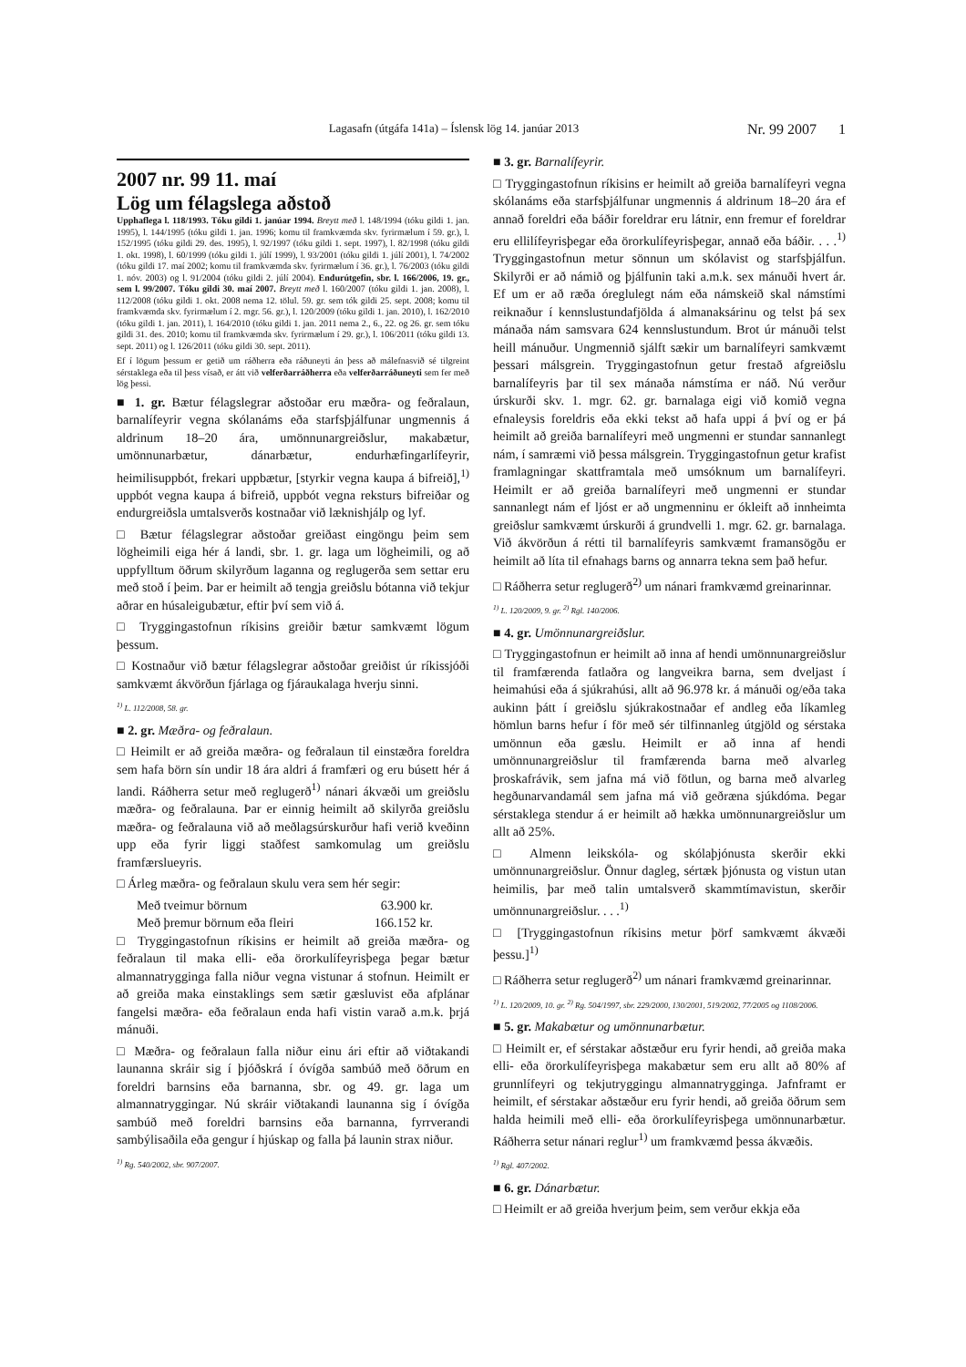Lagasafn (útgáfa 141a) – Íslensk lög 14. janúar 2013 Nr. 99 2007 1
2007 nr. 99 11. maí
Lög um félagslega aðstoð
Upphaflega l. 118/1993. Tóku gildi 1. janúar 1994. Breytt með l. 148/1994 (tóku gildi 1. jan. 1995), l. 144/1995 (tóku gildi 1. jan. 1996; komu til framkvæmda skv. fyrirmælum í 59. gr.), l. 152/1995 (tóku gildi 29. des. 1995), l. 92/1997 (tóku gildi 1. sept. 1997), l. 82/1998 (tóku gildi 1. okt. 1998), l. 60/1999 (tóku gildi 1. júlí 1999), l. 93/2001 (tóku gildi 1. júlí 2001), l. 74/2002 (tóku gildi 17. maí 2002; komu til framkvæmda skv. fyrirmælum í 36. gr.), l. 76/2003 (tóku gildi 1. nóv. 2003) og l. 91/2004 (tóku gildi 2. júlí 2004). Endurútgefin, sbr. l. 166/2006, 19. gr., sem l. 99/2007. Tóku gildi 30. maí 2007. Breytt með l. 160/2007 (tóku gildi 1. jan. 2008), l. 112/2008 (tóku gildi 1. okt. 2008 nema 12. tölul. 59. gr. sem tók gildi 25. sept. 2008; komu til framkvæmda skv. fyrirmælum í 2. mgr. 56. gr.), l. 120/2009 (tóku gildi 1. jan. 2010), l. 162/2010 (tóku gildi 1. jan. 2011), l. 164/2010 (tóku gildi 1. jan. 2011 nema 2., 6., 22. og 26. gr. sem tóku gildi 31. des. 2010; komu til framkvæmda skv. fyrirmælum í 29. gr.), l. 106/2011 (tóku gildi 13. sept. 2011) og l. 126/2011 (tóku gildi 30. sept. 2011).
Ef í lögum þessum er getið um ráðherra eða ráðuneyti án þess að málefnasvið sé tilgreint sérstaklega eða til þess vísað, er átt við velferðarráðherra eða velferðarráðuneyti sem fer með lög þessi.
■ 1. gr. Bætur félagslegrar aðstoðar eru mæðra- og feðralaun, barnalífeyrir vegna skólanáms eða starfsþjálfunar ungmennis á aldrinum 18–20 ára, umönnunargreiðslur, makabætur, umönnunarbætur, dánarbætur, endurhæfingarlífeyrir, heimilisuppbót, frekari uppbætur, [styrkir vegna kaupa á bifreið],<sup>1)</sup> uppbót vegna kaupa á bifreið, uppbót vegna reksturs bifreiðar og endurgreiðsla umtalsverðs kostnaðar við læknishjálp og lyf.
□ Bætur félagslegrar aðstoðar greiðast eingöngu þeim sem lögheimili eiga hér á landi, sbr. 1. gr. laga um lögheimili, og að uppfylltum öðrum skilyrðum laganna og reglugerða sem settar eru með stoð í þeim. Þar er heimilt að tengja greiðslu bótanna við tekjur aðrar en húsaleigubætur, eftir því sem við á.
□ Tryggingastofnun ríkisins greiðir bætur samkvæmt lögum þessum.
□ Kostnaður við bætur félagslegrar aðstoðar greiðist úr ríkissjóði samkvæmt ákvörðun fjárlaga og fjáraukalaga hverju sinni.
<sup>1)</sup> L. 112/2008, 58. gr.
■ 2. gr. Mæðra- og feðralaun.
□ Heimilt er að greiða mæðra- og feðralaun til einstæðra foreldra sem hafa börn sín undir 18 ára aldri á framfæri og eru búsett hér á landi. Ráðherra setur með reglugerð<sup>1)</sup> nánari ákvæði um greiðslu mæðra- og feðralauna. Þar er einnig heimilt að skilyrða greiðslu mæðra- og feðralauna við að meðlagsúrskurður hafi verið kveðinn upp eða fyrir liggi staðfest samkomulag um greiðslu framfærslueyris.
□ Árleg mæðra- og feðralaun skulu vera sem hér segir:
Með tveimur börnum 63.900 kr.
Með þremur börnum eða fleiri 166.152 kr.
□ Tryggingastofnun ríkisins er heimilt að greiða mæðra- og feðralaun til maka elli- eða örorkulífeyrisþega þegar bætur almannatrygginga falla niður vegna vistunar á stofnun. Heimilt er að greiða maka einstaklings sem sætir gæsluvist eða afplánar fangelsi mæðra- eða feðralaun enda hafi vistin varað a.m.k. þrjá mánuði.
□ Mæðra- og feðralaun falla niður einu ári eftir að viðtakandi launanna skráir sig í þjóðskrá í óvígða sambúð með öðrum en foreldri barnsins eða barnanna, sbr. og 49. gr. laga um almannatryggingar. Nú skráir viðtakandi launanna sig í óvígða sambúð með foreldri barnsins eða barnanna, fyrrverandi sambýlisaðila eða gengur í hjúskap og falla þá launin strax niður.
<sup>1)</sup> Rg. 540/2002, sbr. 907/2007.
■ 3. gr. Barnalífeyrir.
□ Tryggingastofnun ríkisins er heimilt að greiða barnalífeyri vegna skólanáms eða starfsþjálfunar ungmennis á aldrinum 18–20 ára ef annað foreldri eða báðir foreldrar eru látnir, enn fremur ef foreldrar eru ellilífeyrisþegar eða örorkulífeyrisþegar, annað eða báðir. . . .<sup>1)</sup> Tryggingastofnun metur sönnun um skólavist og starfsþjálfun. Skilyrði er að námið og þjálfunin taki a.m.k. sex mánuði hvert ár. Ef um er að ræða óreglulegt nám eða námskeið skal námstími reiknaður í kennslustundafjölda á almanaksárinu og telst þá sex mánaða nám samsvara 624 kennslustundum. Brot úr mánuði telst heill mánuður. Ungmennið sjálft sækir um barnalífeyri samkvæmt þessari málsgrein. Tryggingastofnun getur frestað afgreiðslu barnalífeyris þar til sex mánaða námstíma er náð. Nú verður úrskurði skv. 1. mgr. 62. gr. barnalaga eigi við komið vegna efnaleysis foreldris eða ekki tekst að hafa uppi á því og er þá heimilt að greiða barnalífeyri með ungmenni er stundar sannanlegt nám, í samræmi við þessa málsgrein. Tryggingastofnun getur krafist framlagningar skattframtala með umsóknum um barnalífeyri. Heimilt er að greiða barnalífeyri með ungmenni er stundar sannanlegt nám ef ljóst er að ungmenninu er ókleift að innheimta greiðslur samkvæmt úrskurði á grundvelli 1. mgr. 62. gr. barnalaga. Við ákvörðun á rétti til barnalífeyris samkvæmt framansögðu er heimilt að líta til efnahags barns og annarra tekna sem það hefur.
□ Ráðherra setur reglugerð<sup>2)</sup> um nánari framkvæmd greinarinnar.
<sup>1)</sup> L. 120/2009, 9. gr. <sup>2)</sup> Rgl. 140/2006.
■ 4. gr. Umönnunargreiðslur.
□ Tryggingastofnun er heimilt að inna af hendi umönnunargreiðslur til framfærenda fatlaðra og langveikra barna, sem dveljast í heimahúsi eða á sjúkrahúsi, allt að 96.978 kr. á mánuði og/eða taka aukinn þátt í greiðslu sjúkrakostnaðar ef andleg eða líkamleg hömlun barns hefur í för með sér tilfinnanleg útgjöld og sérstaka umönnun eða gæslu. Heimilt er að inna af hendi umönnunargreiðslur til framfærenda barna með alvarleg þroskafrávik, sem jafna má við fötlun, og barna með alvarleg hegðunarvandamál sem jafna má við geðræna sjúkdóma. Þegar sérstaklega stendur á er heimilt að hækka umönnunargreiðslur um allt að 25%.
□ Almenn leikskóla- og skólaþjónusta skerðir ekki umönnunargreiðslur. Önnur dagleg, sértæk þjónusta og vistun utan heimilis, þar með talin umtalsverð skammtímavistun, skerðir umönnunargreiðslur. . . .<sup>1)</sup>
□ [Tryggingastofnun ríkisins metur þörf samkvæmt ákvæði þessu.]<sup>1)</sup>
□ Ráðherra setur reglugerð<sup>2)</sup> um nánari framkvæmd greinarinnar.
<sup>1)</sup> L. 120/2009, 10. gr. <sup>2)</sup> Rg. 504/1997, sbr. 229/2000, 130/2001, 519/2002, 77/2005 og 1108/2006.
■ 5. gr. Makabætur og umönnunarbætur.
□ Heimilt er, ef sérstakar aðstæður eru fyrir hendi, að greiða maka elli- eða örorkulífeyrisþega makabætur sem eru allt að 80% af grunnlífeyri og tekjutryggingu almannatrygginga. Jafnframt er heimilt, ef sérstakar aðstæður eru fyrir hendi, að greiða öðrum sem halda heimili með elli- eða örorkulífeyrisþega umönnunarbætur. Ráðherra setur nánari reglur<sup>1)</sup> um framkvæmd þessa ákvæðis.
<sup>1)</sup> Rgl. 407/2002.
■ 6. gr. Dánarbætur.
□ Heimilt er að greiða hverjum þeim, sem verður ekkja eða